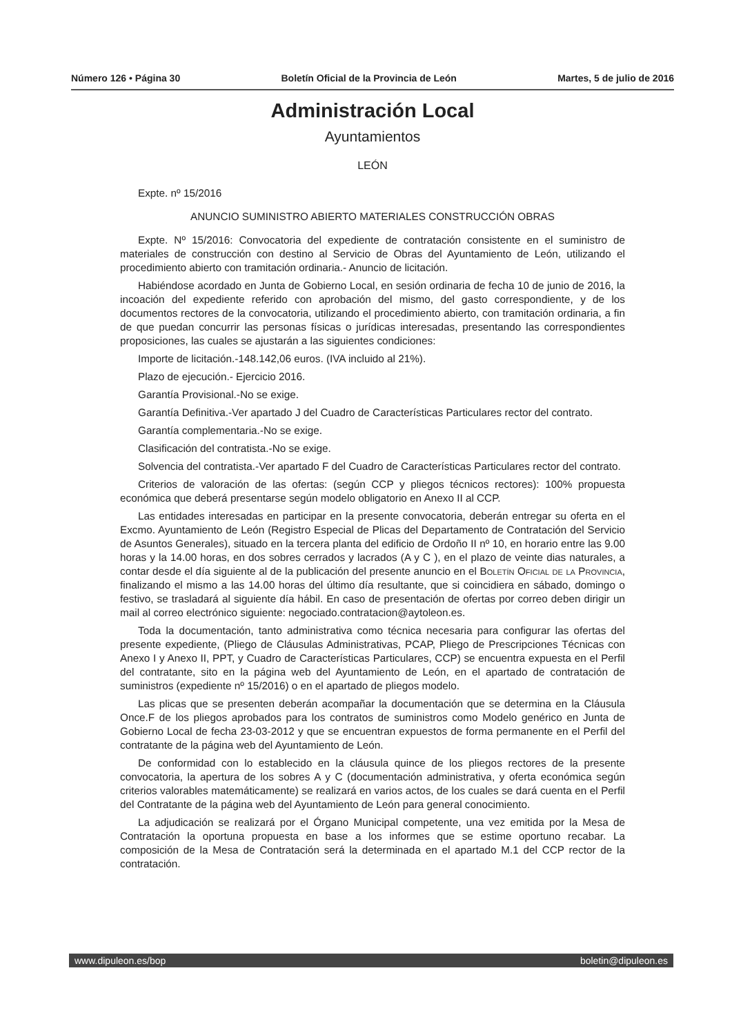Número 126 • Página 30 Boletín Oficial de la Provincia de León Martes, 5 de julio de 2016
Administración Local
Ayuntamientos
LEÓN
Expte. nº 15/2016
ANUNCIO SUMINISTRO ABIERTO MATERIALES CONSTRUCCIÓN OBRAS
Expte. Nº 15/2016: Convocatoria del expediente de contratación consistente en el suministro de materiales de construcción con destino al Servicio de Obras del Ayuntamiento de León, utilizando el procedimiento abierto con tramitación ordinaria.- Anuncio de licitación.
Habiéndose acordado en Junta de Gobierno Local, en sesión ordinaria de fecha 10 de junio de 2016, la incoación del expediente referido con aprobación del mismo, del gasto correspondiente, y de los documentos rectores de la convocatoria, utilizando el procedimiento abierto, con tramitación ordinaria, a fin de que puedan concurrir las personas físicas o jurídicas interesadas, presentando las correspondientes proposiciones, las cuales se ajustarán a las siguientes condiciones:
Importe de licitación.-148.142,06 euros. (IVA incluido al 21%).
Plazo de ejecución.- Ejercicio 2016.
Garantía Provisional.-No se exige.
Garantía Definitiva.-Ver apartado J del Cuadro de Características Particulares rector del contrato.
Garantía complementaria.-No se exige.
Clasificación del contratista.-No se exige.
Solvencia del contratista.-Ver apartado F del Cuadro de Características Particulares rector del contrato.
Criterios de valoración de las ofertas: (según CCP y pliegos técnicos rectores): 100% propuesta económica que deberá presentarse según modelo obligatorio en Anexo II al CCP.
Las entidades interesadas en participar en la presente convocatoria, deberán entregar su oferta en el Excmo. Ayuntamiento de León (Registro Especial de Plicas del Departamento de Contratación del Servicio de Asuntos Generales), situado en la tercera planta del edificio de Ordoño II nº 10, en horario entre las 9.00 horas y la 14.00 horas, en dos sobres cerrados y lacrados (A y C ), en el plazo de veinte dias naturales, a contar desde el día siguiente al de la publicación del presente anuncio en el Boletín Oficial de la Provincia, finalizando el mismo a las 14.00 horas del último día resultante, que si coincidiera en sábado, domingo o festivo, se trasladará al siguiente día hábil. En caso de presentación de ofertas por correo deben dirigir un mail al correo electrónico siguiente: negociado.contratacion@aytoleon.es.
Toda la documentación, tanto administrativa como técnica necesaria para configurar las ofertas del presente expediente, (Pliego de Cláusulas Administrativas, PCAP, Pliego de Prescripciones Técnicas con Anexo I y Anexo II, PPT, y Cuadro de Características Particulares, CCP) se encuentra expuesta en el Perfil del contratante, sito en la página web del Ayuntamiento de León, en el apartado de contratación de suministros (expediente nº 15/2016) o en el apartado de pliegos modelo.
Las plicas que se presenten deberán acompañar la documentación que se determina en la Cláusula Once.F de los pliegos aprobados para los contratos de suministros como Modelo genérico en Junta de Gobierno Local de fecha 23-03-2012 y que se encuentran expuestos de forma permanente en el Perfil del contratante de la página web del Ayuntamiento de León.
De conformidad con lo establecido en la cláusula quince de los pliegos rectores de la presente convocatoria, la apertura de los sobres A y C (documentación administrativa, y oferta económica según criterios valorables matemáticamente) se realizará en varios actos, de los cuales se dará cuenta en el Perfil del Contratante de la página web del Ayuntamiento de León para general conocimiento.
La adjudicación se realizará por el Órgano Municipal competente, una vez emitida por la Mesa de Contratación la oportuna propuesta en base a los informes que se estime oportuno recabar. La composición de la Mesa de Contratación será la determinada en el apartado M.1 del CCP rector de la contratación.
www.dipuleon.es/bop boletin@dipuleon.es